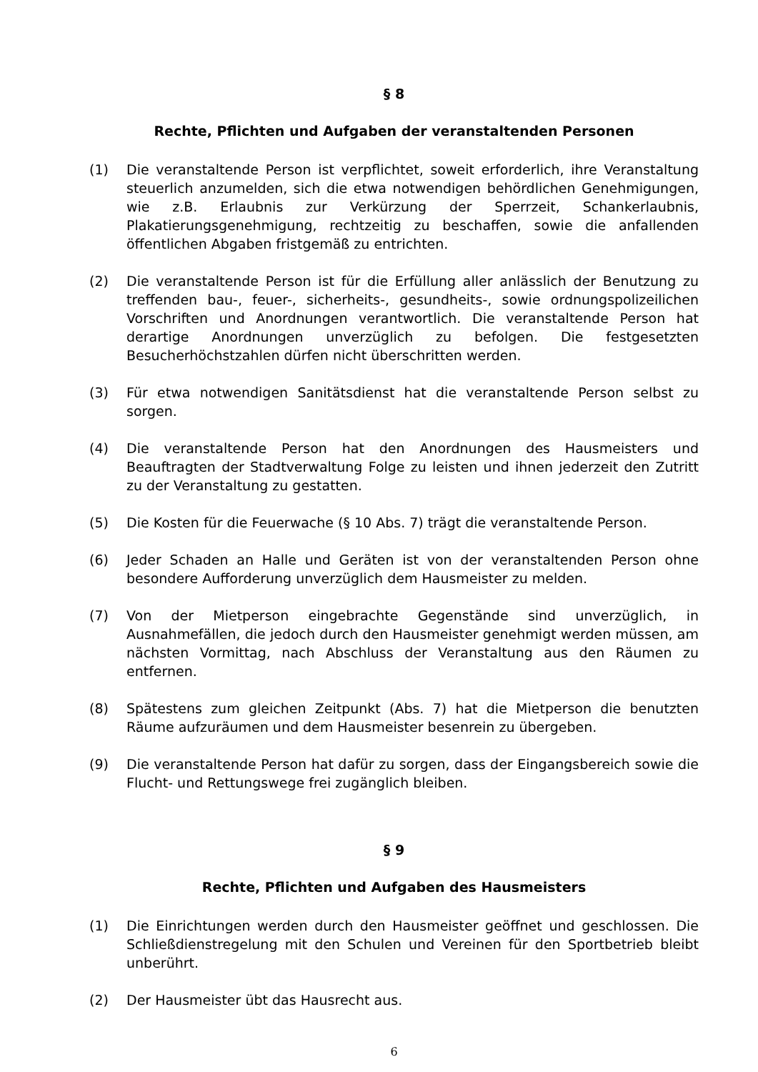§ 8
Rechte, Pflichten und Aufgaben der veranstaltenden Personen
(1) Die veranstaltende Person ist verpflichtet, soweit erforderlich, ihre Veranstaltung steuerlich anzumelden, sich die etwa notwendigen behördlichen Genehmigungen, wie z.B. Erlaubnis zur Verkürzung der Sperrzeit, Schankerlaubnis, Plakatierungsgenehmigung, rechtzeitig zu beschaffen, sowie die anfallenden öffentlichen Abgaben fristgemäß zu entrichten.
(2) Die veranstaltende Person ist für die Erfüllung aller anlässlich der Benutzung zu treffenden bau-, feuer-, sicherheits-, gesundheits-, sowie ordnungspolizeilichen Vorschriften und Anordnungen verantwortlich. Die veranstaltende Person hat derartige Anordnungen unverzüglich zu befolgen. Die festgesetzten Besucherhöchstzahlen dürfen nicht überschritten werden.
(3) Für etwa notwendigen Sanitätsdienst hat die veranstaltende Person selbst zu sorgen.
(4) Die veranstaltende Person hat den Anordnungen des Hausmeisters und Beauftragten der Stadtverwaltung Folge zu leisten und ihnen jederzeit den Zutritt zu der Veranstaltung zu gestatten.
(5) Die Kosten für die Feuerwache (§ 10 Abs. 7) trägt die veranstaltende Person.
(6) Jeder Schaden an Halle und Geräten ist von der veranstaltenden Person ohne besondere Aufforderung unverzüglich dem Hausmeister zu melden.
(7) Von der Mietperson eingebrachte Gegenstände sind unverzüglich, in Ausnahmefällen, die jedoch durch den Hausmeister genehmigt werden müssen, am nächsten Vormittag, nach Abschluss der Veranstaltung aus den Räumen zu entfernen.
(8) Spätestens zum gleichen Zeitpunkt (Abs. 7) hat die Mietperson die benutzten Räume aufzuräumen und dem Hausmeister besenrein zu übergeben.
(9) Die veranstaltende Person hat dafür zu sorgen, dass der Eingangsbereich sowie die Flucht- und Rettungswege frei zugänglich bleiben.
§ 9
Rechte, Pflichten und Aufgaben des Hausmeisters
(1) Die Einrichtungen werden durch den Hausmeister geöffnet und geschlossen. Die Schließdienstregelung mit den Schulen und Vereinen für den Sportbetrieb bleibt unberührt.
(2) Der Hausmeister übt das Hausrecht aus.
6